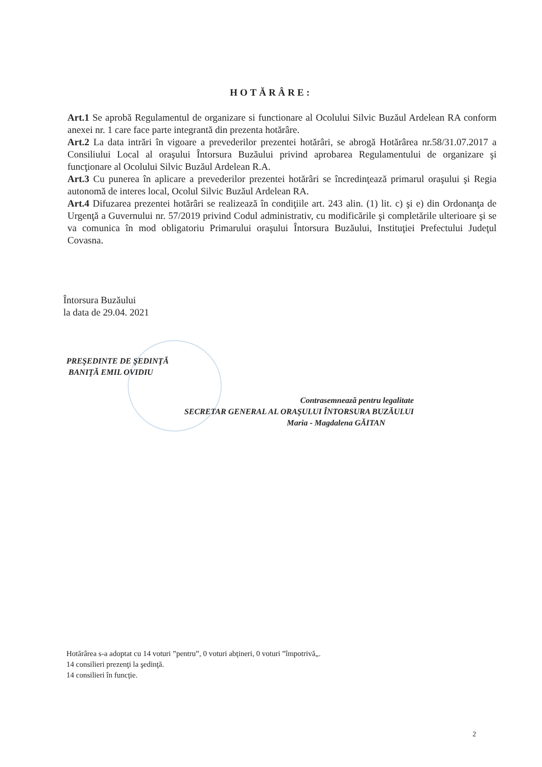HOTĂRÂRE:
Art.1 Se aprobă Regulamentul de organizare si functionare al Ocolului Silvic Buzăul Ardelean RA conform anexei nr. 1 care face parte integrantă din prezenta hotărâre.
Art.2 La data intrări în vigoare a prevederilor prezentei hotărâri, se abrogă Hotărârea nr.58/31.07.2017 a Consiliului Local al oraşului Întorsura Buzăului privind aprobarea Regulamentului de organizare şi funcţionare al Ocolului Silvic Buzăul Ardelean R.A.
Art.3 Cu punerea în aplicare a prevederilor prezentei hotărâri se încredinţează primarul oraşului şi Regia autonomă de interes local, Ocolul Silvic Buzăul Ardelean RA.
Art.4 Difuzarea prezentei hotărâri se realizează în condiţiile art. 243 alin. (1) lit. c) şi e) din Ordonanţa de Urgenţă a Guvernului nr. 57/2019 privind Codul administrativ, cu modificările şi completările ulterioare şi se va comunica în mod obligatoriu Primarului oraşului Întorsura Buzăului, Instituţiei Prefectului Judeţul Covasna.
Întorsura Buzăului
la data de 29.04. 2021
PREŞEDINTE DE ŞEDINŢĂ
BANIŢĂ EMIL OVIDIU
Contrasemnează pentru legalitate
SECRETAR GENERAL AL ORAŞULUI ÎNTORSURA BUZĂULUI
Maria - Magdalena GĂITAN
Hotărârea s-a adoptat cu 14 voturi ”pentru”, 0 voturi abţineri, 0 voturi ”împotrivă„.
14 consilieri prezenţi la şedinţă.
14 consilieri în funcţie.
2